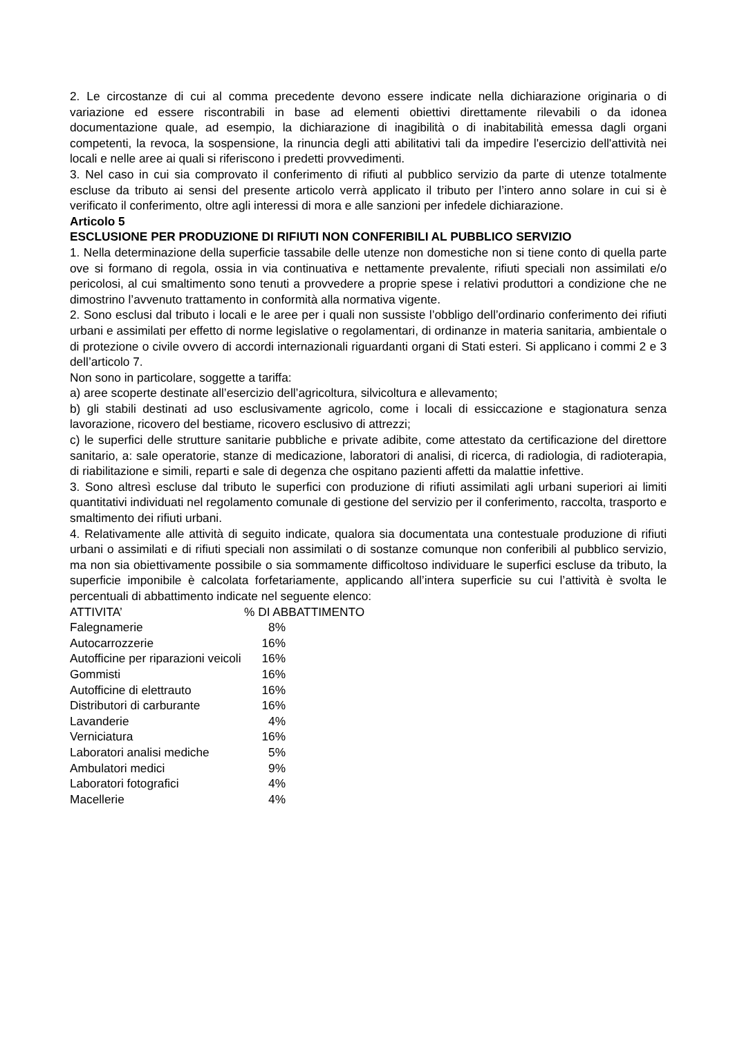2. Le circostanze di cui al comma precedente devono essere indicate nella dichiarazione originaria o di variazione ed essere riscontrabili in base ad elementi obiettivi direttamente rilevabili o da idonea documentazione quale, ad esempio, la dichiarazione di inagibilità o di inabitabilità emessa dagli organi competenti, la revoca, la sospensione, la rinuncia degli atti abilitativi tali da impedire l'esercizio dell'attività nei locali e nelle aree ai quali si riferiscono i predetti provvedimenti.
3. Nel caso in cui sia comprovato il conferimento di rifiuti al pubblico servizio da parte di utenze totalmente escluse da tributo ai sensi del presente articolo verrà applicato il tributo per l’intero anno solare in cui si è verificato il conferimento, oltre agli interessi di mora e alle sanzioni per infedele dichiarazione.
Articolo 5
ESCLUSIONE PER PRODUZIONE DI RIFIUTI NON CONFERIBILI AL PUBBLICO SERVIZIO
1. Nella determinazione della superficie tassabile delle utenze non domestiche non si tiene conto di quella parte ove si formano di regola, ossia in via continuativa e nettamente prevalente, rifiuti speciali non assimilati e/o pericolosi, al cui smaltimento sono tenuti a provvedere a proprie spese i relativi produttori a condizione che ne dimostrino l’avvenuto trattamento in conformità alla normativa vigente.
2. Sono esclusi dal tributo i locali e le aree per i quali non sussiste l’obbligo dell’ordinario conferimento dei rifiuti urbani e assimilati per effetto di norme legislative o regolamentari, di ordinanze in materia sanitaria, ambientale o di protezione o civile ovvero di accordi internazionali riguardanti organi di Stati esteri. Si applicano i commi 2 e 3 dell’articolo 7.
Non sono in particolare, soggette a tariffa:
a) aree scoperte destinate all’esercizio dell’agricoltura, silvicoltura e allevamento;
b) gli stabili destinati ad uso esclusivamente agricolo, come i locali di essiccazione e stagionatura senza lavorazione, ricovero del bestiame, ricovero esclusivo di attrezzi;
c) le superfici delle strutture sanitarie pubbliche e private adibite, come attestato da certificazione del direttore sanitario, a: sale operatorie, stanze di medicazione, laboratori di analisi, di ricerca, di radiologia, di radioterapia, di riabilitazione e simili, reparti e sale di degenza che ospitano pazienti affetti da malattie infettive.
3. Sono altresì escluse dal tributo le superfici con produzione di rifiuti assimilati agli urbani superiori ai limiti quantitativi individuati nel regolamento comunale di gestione del servizio per il conferimento, raccolta, trasporto e smaltimento dei rifiuti urbani.
4. Relativamente alle attività di seguito indicate, qualora sia documentata una contestuale produzione di rifiuti urbani o assimilati e di rifiuti speciali non assimilati o di sostanze comunque non conferibili al pubblico servizio, ma non sia obiettivamente possibile o sia sommamente difficoltoso individuare le superfici escluse da tributo, la superficie imponibile è calcolata forfetariamente, applicando all’intera superficie su cui l’attività è svolta le percentuali di abbattimento indicate nel seguente elenco:
| ATTIVITA’ | % DI ABBATTIMENTO | |
| --- | --- | --- |
| Falegnamerie | 8% | |
| Autocarrozzerie | 16% | |
| Autofficine per riparazioni veicoli | 16% | |
| Gommisti | 16% | |
| Autofficine di elettrauto | 16% | |
| Distributori di carburante | 16% | |
| Lavanderie | 4% | |
| Verniciatura | 16% | |
| Laboratori analisi mediche | 5% | |
| Ambulatori medici | 9% | |
| Laboratori fotografici | 4% | |
| Macellerie | 4% | |